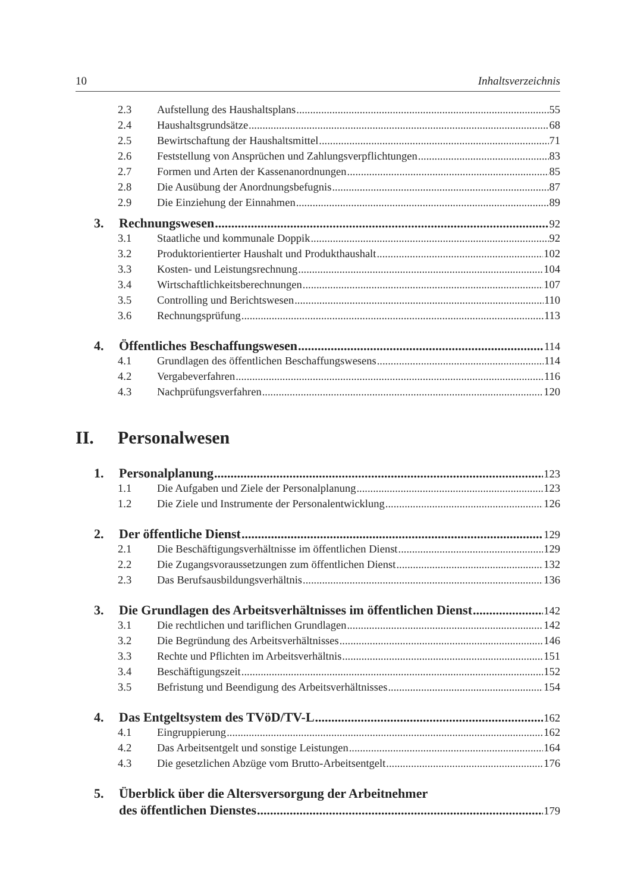10 Inhaltsverzeichnis
2.3 Aufstellung des Haushaltsplans 55
2.4 Haushaltsgrundsätze 68
2.5 Bewirtschaftung der Haushaltsmittel 71
2.6 Feststellung von Ansprüchen und Zahlungsverpflichtungen 83
2.7 Formen und Arten der Kassenanordnungen 85
2.8 Die Ausübung der Anordnungsbefugnis 87
2.9 Die Einziehung der Einnahmen 89
3. Rechnungswesen 92
3.1 Staatliche und kommunale Doppik 92
3.2 Produktorientierter Haushalt und Produkthaushalt 102
3.3 Kosten- und Leistungsrechnung 104
3.4 Wirtschaftlichkeitsberechnungen 107
3.5 Controlling und Berichtswesen 110
3.6 Rechnungsprüfung 113
4. Öffentliches Beschaffungswesen 114
4.1 Grundlagen des öffentlichen Beschaffungswesens 114
4.2 Vergabeverfahren 116
4.3 Nachprüfungsverfahren 120
II. Personalwesen
1. Personalplanung 123
1.1 Die Aufgaben und Ziele der Personalplanung 123
1.2 Die Ziele und Instrumente der Personalentwicklung 126
2. Der öffentliche Dienst 129
2.1 Die Beschäftigungsverhältnisse im öffentlichen Dienst 129
2.2 Die Zugangsvoraussetzungen zum öffentlichen Dienst 132
2.3 Das Berufsausbildungsverhältnis 136
3. Die Grundlagen des Arbeitsverhältnisses im öffentlichen Dienst 142
3.1 Die rechtlichen und tariflichen Grundlagen 142
3.2 Die Begründung des Arbeitsverhältnisses 146
3.3 Rechte und Pflichten im Arbeitsverhältnis 151
3.4 Beschäftigungszeit 152
3.5 Befristung und Beendigung des Arbeitsverhältnisses 154
4. Das Entgeltsystem des TVöD/TV-L 162
4.1 Eingruppierung 162
4.2 Das Arbeitsentgelt und sonstige Leistungen 164
4.3 Die gesetzlichen Abzüge vom Brutto-Arbeitsentgelt 176
5. Überblick über die Altersversorgung der Arbeitnehmer
des öffentlichen Dienstes 179